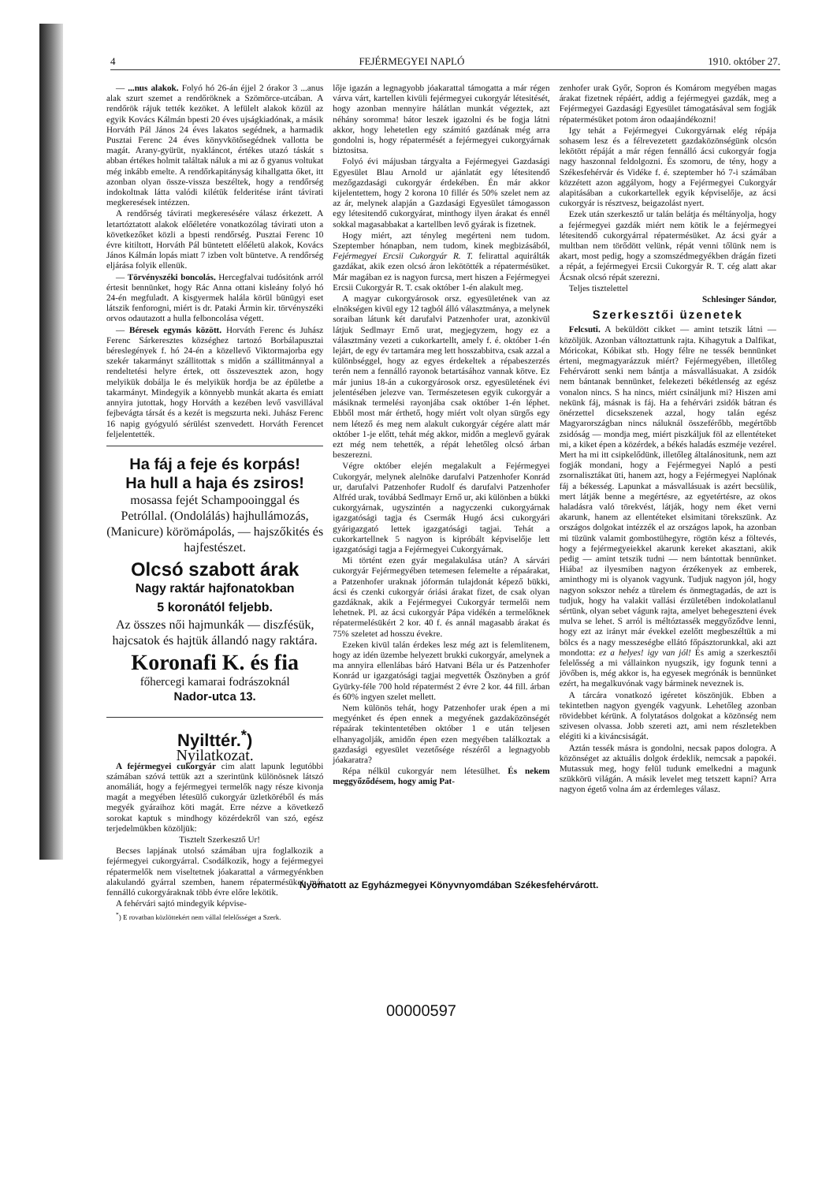4 FEJÉRMEGYEI NAPLÓ 1910. október 27.
— ...nus alakok. Folyó hó 26-án éjjel 2 órakor 3 ...anus alak szurt szemet a rendőröknek a Szömörce-utcában. A rendőrök rájuk tették kezöket. A lefülelt alakok közül az egyik Kovács Kálmán bpesti 20 éves ujságkiadónak, a másik Horváth Pál János 24 éves lakatos segédnek, a harmadik Pusztai Ferenc 24 éves könyvkötősegédnek vallotta be magát. Arany-gyürüt, nyakláncot, értékes utazó táskát s abban értékes holmit találtak náluk a mi az ő gyanus voltukat még inkább emelte. A rendőrkapitányság kihallgatta őket, itt azonban olyan össze-vissza beszéltek, hogy a rendőrség indokoltnak látta valódi kilétük felderitése iránt távirati megkeresések intézzen.
A rendőrség távirati megkeresésére válasz érkezett. A letartóztatott alakok előéletére vonatkozólag távirati uton a következőket közli a bpesti rendőrség. Pusztai Ferenc 10 évre kitiltott, Horváth Pál büntetett előéletü alakok, Kovács János Kálmán lopás miatt 7 izben volt büntetve. A rendőrség eljárása folyik ellenük.
— Törvényszéki boncolás. Hercegfalvai tudósitónk arról értesit bennünket, hogy Rác Anna ottani kisleány folyó hó 24-én megfuladt. A kisgyermek halála körül bünügyi eset látszik fenforogni, miért is dr. Pataki Ármin kir. törvényszéki orvos odautazott a hulla felboncolása végett.
— Béresek egymás között. Horváth Ferenc és Juhász Ferenc Sárkeresztes községhez tartozó Borbálapusztai béreslegények f. hó 24-én a közellevő Viktormajorba egy szekér takarmányt szállitottak s midőn a szállitmánnyal a rendeltetési helyre értek, ott összevesztek azon, hogy melyikük dobálja le és melyikük hordja be az épületbe a takarmányt. Mindegyik a könnyebb munkát akarta és emiatt annyira jutottak, hogy Horváth a kezében levő vasvillával fejbevágta társát és a kezét is megszurta neki. Juhász Ferenc 16 napig gyógyuló sérülést szenvedett. Horváth Ferencet feljelentették.
Ha fáj a feje és korpás!
Ha hull a haja és zsiros!
mosassa fejét Schampooinggal és Petróllal. (Ondolálás) hajhullámozás, (Manicure) körömápolás, — hajszőkités és hajfestészet.
Olcsó szabott árak
Nagy raktár hajfonatokban
5 koronától feljebb.
Az összes női hajmunkák — diszfésük, hajcsatok és hajtük állandó nagy raktára.
Koronafi K. és fia
főhercegi kamarai fodrászoknál
Nador-utca 13.
Nyilttér.<sup>*</sup>)
Nyilatkozat.
A fejérmegyei cukorgyár cim alatt lapunk legutóbbi számában szóvá tettük azt a szerintünk különösnek látszó anomáliát, hogy a fejérmegyei termelők nagy része kivonja magát a megyében létesülő cukorgyár üzletköréből és más megyék gyáraihoz köti magát. Erre nézve a következő sorokat kaptuk s mindhogy közérdekről van szó, egész terjedelmükben közöljük:
Tisztelt Szerkesztő Ur!
Becses lapjának utolsó számában ujra foglalkozik a fejérmegyei cukorgyárral. Csodálkozik, hogy a fejérmegyei répatermelők nem viseltetnek jóakarattal a vármegyénkben alakulandó gyárral szemben, hanem répatermésüket már fennálló cukorgyáraknak több évre előre lekötik.
A fehérvári sajtó mindegyik képvise-
<sup>*</sup>) E rovatban közlöttekért nem vállal felelősséget a Szerk.
lője igazán a legnagyobb jóakarattal támogatta a már régen várva várt, kartellen kivüli fejérmegyei cukorgyár létesitését, hogy azonban mennyire hálátlan munkát végeztek, azt néhány soromma! bátor leszek igazolni és be fogja látni akkor, hogy lehetetlen egy számitó gazdának még arra gondolni is, hogy répatermését a fejérmegyei cukorgyárnak biztositsa.
Folyó évi májusban tárgyalta a Fejérmegyei Gazdasági Egyesület Blau Arnold ur ajánlatát egy létesitendő mezőgazdasági cukorgyár érdekében. Én már akkor kijelentettem, hogy 2 korona 10 fillér és 50% szelet nem az az ár, melynek alapján a Gazdasági Egyesület támogasson egy létesitendő cukorgyárat, minthogy ilyen árakat és ennél sokkal magasabbakat a kartellben levő gyárak is fizetnek.
Hogy miért, azt tényleg megérteni nem tudom. Szeptember hónapban, nem tudom, kinek megbizásából, Fejérmegyei Ercsii Cukorgyár R. T. felirattal aquirálták gazdákat, akik ezen olcsó áron lekötötték a répatermésüket. Már magában ez is nagyon furcsa, mert hiszen a Fejérmegyei Ercsii Cukorgyár R. T. csak október 1-én alakult meg.
A magyar cukorgyárosok orsz. egyesületének van az elnökségen kivül egy 12 tagból álló választmánya, a melynek soraiban látunk két darufalvi Patzenhofer urat, azonkivül látjuk Sedlmayr Ernő urat, megjegyzem, hogy ez a választmány vezeti a cukorkartellt, amely f. é. október 1-én lejárt, de egy év tartamára meg lett hosszabbitva, csak azzal a különbséggel, hogy az egyes érdekeltek a répabeszerzés terén nem a fennálló rayonok betartásához vannak kötve. Ez már junius 18-án a cukorgyárosok orsz. egyesületének évi jelentésében jelezve van. Természetesen egyik cukorgyár a másiknak termelési rayonjába csak október 1-én léphet. Ebből most már érthető, hogy miért volt olyan sürgős egy nem létező és meg nem alakult cukorgyár cégére alatt már október 1-je előtt, tehát még akkor, midőn a meglevő gyárak ezt még nem tehették, a répát lehetőleg olcsó árban beszerezni.
Végre október elején megalakult a Fejérmegyei Cukorgyár, melynek alelnöke darufalvi Patzenhofer Konrád ur, darufalvi Patzenhofer Rudolf és darufalvi Patzenhofer Alfréd urak, továbbá Sedlmayr Ernő ur, aki különben a bükki cukorgyárnak, ugyszintén a nagyczenki cukorgyárnak igazgatósági tagja és Csermák Hugó ácsi cukorgyári gyárigazgató lettek igazgatósági tagjai. Tehát a cukorkartellnek 5 nagyon is kipróbált képviselője lett igazgatósági tagja a Fejérmegyei Cukorgyárnak.
Mi történt ezen gyár megalakulása után? A sárvári cukorgyár Fejérmegyében tetemesen felemelte a répaárakat, a Patzenhofer uraknak jóformán tulajdonát képező bükki, ácsi és czenki cukorgyár óriási árakat fizet, de csak olyan gazdáknak, akik a Fejérmegyei Cukorgyár termelői nem lehetnek. Pl. az ácsi cukorgyár Pápa vidékén a termelőknek répatermelésükért 2 kor. 40 f. és annál magasabb árakat és 75% szeletet ad hosszu évekre.
Ezeken kivül talán érdekes lesz még azt is felemlitenem, hogy az idén üzembe helyezett brukki cukorgyár, amelynek a ma annyira ellenlábas báró Hatvani Béla ur és Patzenhofer Konrád ur igazgatósági tagjai megvették Öszönyben a gróf Gyürky-féle 700 hold répatermést 2 évre 2 kor. 44 fill. árban és 60% ingyen szelet mellett.
Nem különös tehát, hogy Patzenhofer urak épen a mi megyénket és épen ennek a megyének gazdaközönségét répaárak tekintentetében október 1 e után teljesen elhanyagolják, amidőn épen ezen megyében találkoztak a gazdasági egyesület vezetősége részéről a legnagyobb jóakaratra?
Répa nélkül cukorgyár nem létesülhet. És nekem meggyőződésem, hogy amig Pat-
zenhofer urak Győr, Sopron és Komárom megyében magas árakat fizetnek répáért, addig a fejérmegyei gazdák, meg a Fejérmegyei Gazdasági Egyesület támogatásával sem fogják répatermésüket potom áron odaajándékozni!
Igy tehát a Fejérmegyei Cukorgyárnak elég répája sohasem lesz és a félrevezetett gazdaközönségünk olcsón lekötött répáját a már régen fennálló ácsi cukorgyár fogja nagy haszonnal feldolgozni. És szomoru, de tény, hogy a Székesfehérvár és Vidéke f. é. szeptember hó 7-i számában közzétett azon aggályom, hogy a Fejérmegyei Cukorgyár alapitásában a cukorkartellek egyik képviselője, az ácsi cukorgyár is résztvesz, beigazolást nyert.
Ezek után szerkesztő ur talán belátja és méltányolja, hogy a fejérmegyei gazdák miért nem kötik le a fejérmegyei létesitendő cukorgyárral répatermésüket. Az ácsi gyár a multban nem törődött velünk, répát venni tőlünk nem is akart, most pedig, hogy a szomszédmegyékben drágán fizeti a répát, a fejérmegyei Ercsii Cukorgyár R. T. cég alatt akar Ácsnak olcsó répát szerezni.
Teljes tisztelettel
Schlesinger Sándor,
Szerkesztői üzenetek
Felcsuti. A beküldött cikket — amint tetszik látni — közöljük. Azonban változtattunk rajta. Kihagytuk a Dalfikat, Móricokat, Kóbikat stb. Hogy félre ne tessék bennünket érteni, megmagyarázzuk miért? Fejérmegyében, illetőleg Fehérvárott senki nem bántja a másvallásuakat. A zsidók nem bántanak bennünket, felekezeti békétlenség az egész vonalon nincs. S ha nincs, miért csináljunk mi? Hiszen ami nekünk fáj, másnak is fáj. Ha a fehérvári zsidók bátran és önérzettel dicsekszenek azzal, hogy talán egész Magyarországban nincs náluknál összeférőbb, megértőbb zsidóság — mondja meg, miért piszkáljuk föl az ellentéteket mi, a kiket épen a közérdek, a békés haladás eszméje vezérel. Mert ha mi itt csipkelődünk, illetőleg általánositunk, nem azt fogják mondani, hogy a Fejérmegyei Napló a pesti zsornalisztákat üti, hanem azt, hogy a Fejérmegyei Naplónak fáj a békesség. Lapunkat a másvallásuak is azért becsülik, mert látják benne a megértésre, az egyetértésre, az okos haladásra való törekvést, látják, hogy nem éket verni akarunk, hanem az ellentéteket elsimitani törekszünk. Az országos dolgokat intézzék el az országos lapok, ha azonban mi tüzünk valamit gombostühegyre, rögtön kész a föltevés, hogy a fejérmegyeiekkel akarunk kereket akasztani, akik pedig — amint tetszik tudni — nem bántottak bennünket. Hiába! az ilyesmiben nagyon érzékenyek az emberek, aminthogy mi is olyanok vagyunk. Tudjuk nagyon jól, hogy nagyon sokszor nehéz a türelem és önmegtagadás, de azt is tudjuk, hogy ha valakit vallási érzületében indokolatlanul sértünk, olyan sebet vágunk rajta, amelyet behegeszteni évek mulva se lehet. S arról is méltóztassék meggyőződve lenni, hogy ezt az irányt már évekkel ezelőtt megbeszéltük a mi bölcs és a nagy messzeségbe ellátó főpásztorunkkal, aki azt mondotta: ez a helyes! igy van jól! És amig a szerkesztői felelősség a mi vállainkon nyugszik, igy fogunk tenni a jövőben is, még akkor is, ha egyesek megrónák is bennünket ezért, ha megalkuvónak vagy bárminek neveznek is.
A tárcára vonatkozó igéretet köszönjük. Ebben a tekintetben nagyon gyengék vagyunk. Lehetőleg azonban rövidebbet kérünk. A folytatásos dolgokat a közönség nem szivesen olvassa. Jobb szereti azt, ami nem részletekben elégiti ki a kiváncsiságát.
Aztán tessék másra is gondolni, necsak papos dologra. A közönséget az aktuális dolgok érdeklik, nemcsak a papokéi. Mutassuk meg, hogy felül tudunk emelkedni a magunk szükkörü világán. A másik levelet meg tetszett kapni? Arra nagyon égető volna ám az érdemleges válasz.
Nyomatott az Egyházmegyei Könyvnyomdában Székesfehérvárott.
00000597